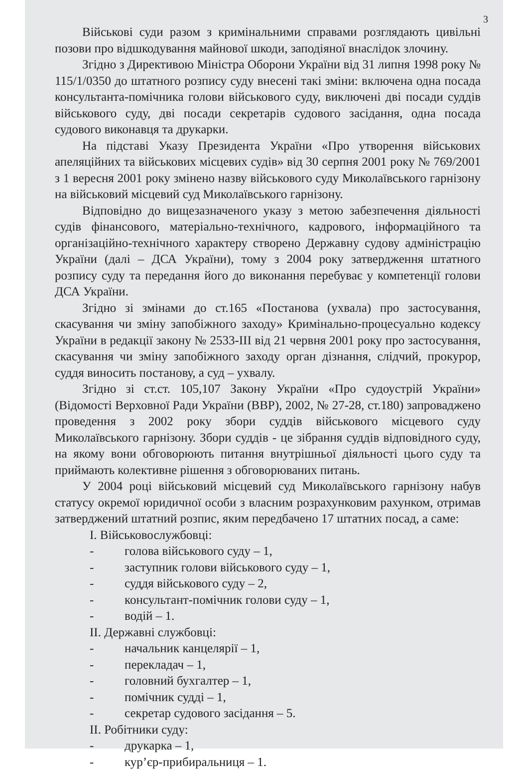3
Військові суди разом з кримінальними справами розглядають цивільні позови про відшкодування майнової шкоди, заподіяної внаслідок злочину.
Згідно з Директивою Міністра Оборони України від 31 липня 1998 року № 115/1/0350 до штатного розпису суду внесені такі зміни: включена одна посада консультанта-помічника голови військового суду, виключені дві посади суддів військового суду, дві посади секретарів судового засідання, одна посада судового виконавця та друкарки.
На підставі Указу Президента України «Про утворення військових апеляційних та військових місцевих судів» від 30 серпня 2001 року № 769/2001 з 1 вересня 2001 року змінено назву військового суду Миколаївського гарнізону на військовий місцевий суд Миколаївського гарнізону.
Відповідно до вищезазначеного указу з метою забезпечення діяльності судів фінансового, матеріально-технічного, кадрового, інформаційного та організаційно-технічного характеру створено Державну судову адміністрацію України (далі – ДСА України), тому з 2004 року затвердження штатного розпису суду та передання його до виконання перебуває у компетенції голови ДСА України.
Згідно зі змінами до ст.165 «Постанова (ухвала) про застосування, скасування чи зміну запобіжного заходу» Кримінально-процесуально кодексу України в редакції закону № 2533-ІІІ від 21 червня 2001 року про застосування, скасування чи зміну запобіжного заходу орган дізнання, слідчий, прокурор, суддя виносить постанову, а суд – ухвалу.
Згідно зі ст.ст. 105,107 Закону України «Про судоустрій України» (Відомості Верховної Ради України (ВВР), 2002, № 27-28, ст.180) запроваджено проведення з 2002 року збори суддів військового місцевого суду Миколаївського гарнізону. Збори суддів - це зібрання суддів відповідного суду, на якому вони обговорюють питання внутрішньої діяльності цього суду та приймають колективне рішення з обговорюваних питань.
У 2004 році військовий місцевий суд Миколаївського гарнізону набув статусу окремої юридичної особи з власним розрахунковим рахунком, отримав затверджений штатний розпис, яким передбачено 17 штатних посад, а саме:
І. Військовослужбовці:
- голова військового суду – 1,
- заступник голови військового суду – 1,
- суддя військового суду – 2,
- консультант-помічник голови суду – 1,
- водій – 1.
ІІ. Державні службовці:
- начальник канцелярії – 1,
- перекладач – 1,
- головний бухгалтер – 1,
- помічник судді – 1,
- секретар судового засідання – 5.
ІІ. Робітники суду:
- друкарка – 1,
- кур’єр-прибиральниця – 1.